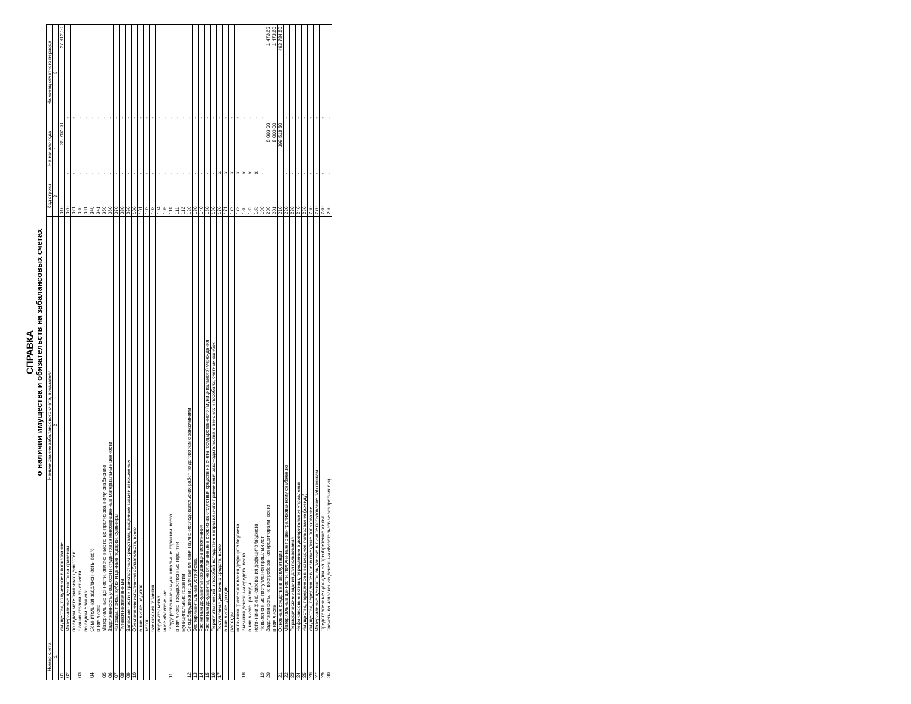СПРАВКА
о наличии имущества и обязательств на забалансовых счетах
| Номер счета | Наименование забалансового счета, показателя | Код строки | На начало года | На конец отчетного периода |
| --- | --- | --- | --- | --- |
| 1 | 2 | 3 | 4 | 5 |
| 01 | Имущество, полученное в пользование | 010 | 35 702,00 | 27 912,00 |
| 02 | Материальные ценности на хранении | 020 | - | - |
| | по видам материальных ценностей: | 021 | - | - |
| 03 | Бланки строгой отчетности | 030 | - | - |
| | по видам бланков: | 031 | - | - |
| 04 | Сомнительная задолженность, всего | 040 | - | - |
| | в том числе: | 041 | - | - |
| 05 | Материальные ценности, оплаченные по централизованному снабжению | 050 | - | - |
| 06 | Задолженность учащихся и студентов за невозвращенные материальные ценности | 060 | - | - |
| 07 | Награды, призы, кубки и ценные подарки, сувениры | 070 | - | - |
| 08 | Путевки неоплаченные | 080 | - | - |
| 09 | Запасные части к транспортным средствам, выданные взамен изношенных | 090 | - | - |
| 10 | Обеспечение исполнения обязательств, всего | 100 | - | - |
| | в том числе: задаток | 101 | - | - |
| | залог | 102 | - | - |
| | банковская гарантия | 103 | - | - |
| | поручительство | 104 | - | - |
| | иное обеспечение | 105 | - | - |
| 11 | Государственные и муниципальные гарантии, всего | 110 | - | - |
| | в том числе: государственные гарантии | 111 | - | - |
| | муниципальные гарантии | 112 | - | - |
| 12 | Спецоборудование для выполнения научно-исследовательских работ по договорам с заказчиками | 120 | - | - |
| 13 | Экспериментальные устройства | 130 | - | - |
| 14 | Расчетные документы ожидающие исполнения | 140 | - | - |
| 15 | Расчетные документы, не оплаченные в срок из-за отсутствия средств на счете государственного (муниципального) учреждения | 150 | - | - |
| 16 | Переплаты пенсий и пособий вследствие неправильного применения законодательства о пенсиях и пособиях, счетных ошибок | 160 | - | - |
| 17 | Поступления денежных средств, всего | 170 | x | - |
| | в том числе: доходы | 171 | x | - |
| | расходы | 172 | x | - |
| | источники финансирования дефицита бюджета | 173 | x | - |
| 18 | Выбытия денежных средств, всего | 180 | x | - |
| | в том числе: расходы | 182 | x | - |
| | источники финансирования дефицита бюджета | 183 | x | - |
| 19 | Невыясненные поступления прошлых лет | 190 | - | - |
| 20 | Задолженность, не востребованная кредиторами, всего | 200 | 8 000,00 | 1 473,60 |
| | в том числе: | 201 | 8 000,00 | 1 473,60 |
| 21 | Основные средства в эксплуатации | 210 | 399 518,50 | 493 784,50 |
| 22 | Материальные ценности, полученные по централизованному снабжению | 220 | - | - |
| 23 | Периодические издания для пользования | 230 | - | - |
| 24 | Нефинансовые активы, переданные в доверительное управление | 240 | - | - |
| 25 | Имущество, переданное в возмездное пользование (аренду) | 250 | - | - |
| 26 | Имущество, переданное в безвозмездное пользование | 260 | - | - |
| 27 | Материальные ценности, выданные в личное пользование работникам | 270 | - | - |
| 29 | Представленные субсидии на приобретение жилья | 280 | - | - |
| 30 | Расчеты по исполнению денежных обязательств через третьих лиц | 290 | - | - |